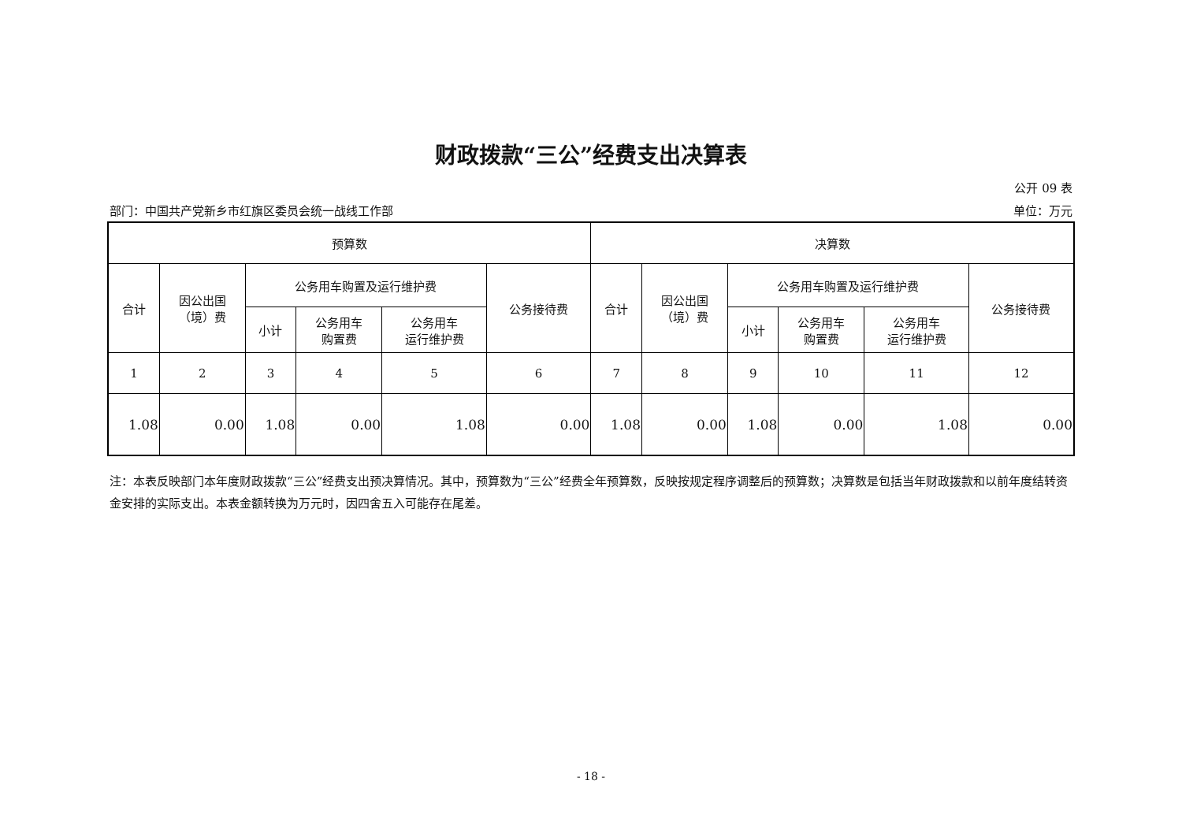财政拨款“三公”经费支出决算表
公开 09 表
部门：中国共产党新乡市红旗区委员会统一战线工作部 单位：万元
| 预算数 | | | | | | 决算数 | | | | | |
| --- | --- | --- | --- | --- | --- | --- | --- | --- | --- | --- | --- |
| 合计 | 因公出国 （境）费 | 公务用车购置及运行维护费 | | | 公务接待费 | 合计 | 因公出国 （境）费 | 公务用车购置及运行维护费 | | | 公务接待费 |
| | | 小计 | 公务用车 购置费 | 公务用车 运行维护费 | | | | 小计 | 公务用车 购置费 | 公务用车 运行维护费 | |
| 1 | 2 | 3 | 4 | 5 | 6 | 7 | 8 | 9 | 10 | 11 | 12 |
| 1.08 | 0.00 | 1.08 | 0.00 | 1.08 | 0.00 | 1.08 | 0.00 | 1.08 | 0.00 | 1.08 | 0.00 |
注：本表反映部门本年度财政拨款“三公”经费支出预决算情况。其中，预算数为“三公”经费全年预算数，反映按规定程序调整后的预算数；决算数是包括当年财政拨款和以前年度结转资金安排的实际支出。本表金额转换为万元时，因四舍五入可能存在尾差。
- 18 -